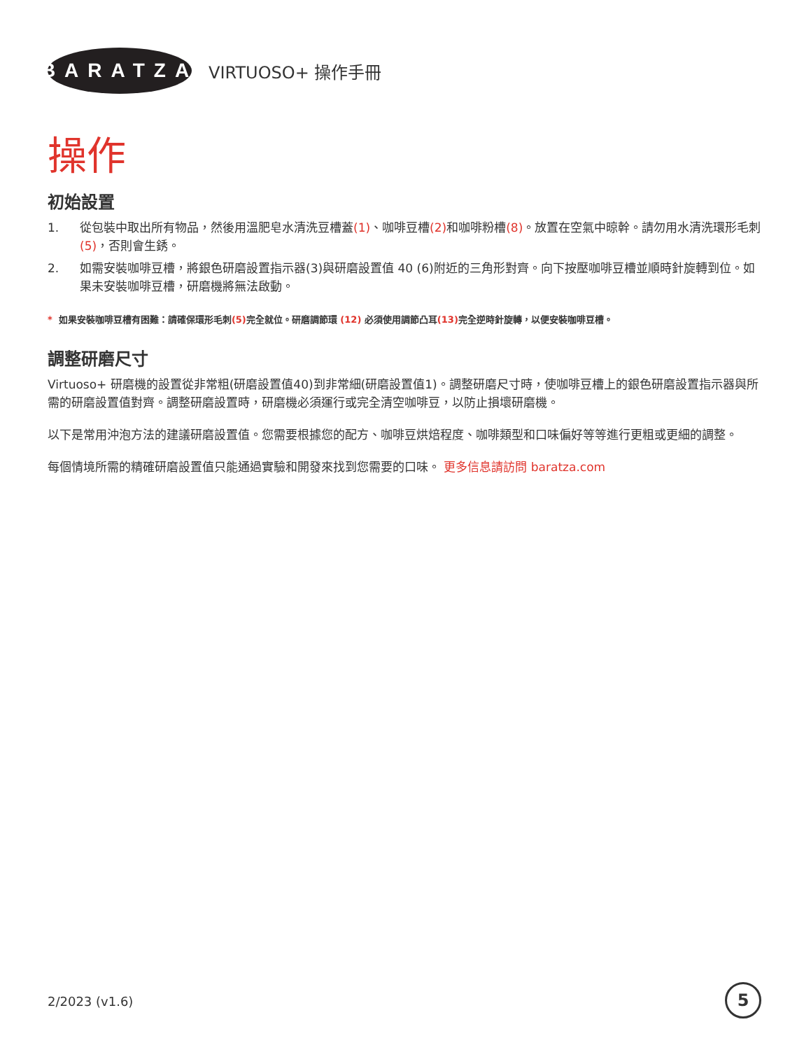BARATZA
VIRTUOSO+ 操作手冊
操作
初始設置
1. 從包裝中取出所有物品，然後用溫肥皂水清洗豆槽蓋(1)、咖啡豆槽(2) 和咖啡粉槽(8)。放置在空氣中晾幹。請勿用水清洗環形毛刺 (5)，否則會生銹。
2. 如需安裝咖啡豆槽，將銀色研磨設置指示器(3)與研磨設置值 40 (6)附近的三角形對齊。向下按壓咖啡豆槽並順時針旋轉到位。如果未安裝咖啡豆槽，研磨機將無法啟動。
* 如果安裝咖啡豆槽有困難：請確保環形毛刺(5) 完全就位。研磨調節環 (12) 必須使用調節凸耳(13) 完全逆時針旋轉，以便安裝咖啡豆槽。
調整研磨尺寸
Virtuoso+ 研磨機的設置從非常粗(研磨設置值40)到非常細(研磨設置值1)。調整研磨尺寸時，使咖啡豆槽上的銀色研磨設置指示器與所需的研磨設置值對齊。調整研磨設置時，研磨機必須運行或完全清空咖啡豆，以防止損壞研磨機。
以下是常用沖泡方法的建議研磨設置值。您需要根據您的配方、咖啡豆烘焙程度、咖啡類型和口味偏好等等進行更粗或更細的調整。
每個情境所需的精確研磨設置值只能通過實驗和開發來找到您需要的口味。 更多信息請訪問 baratza.com
2/2023 (v1.6) 5